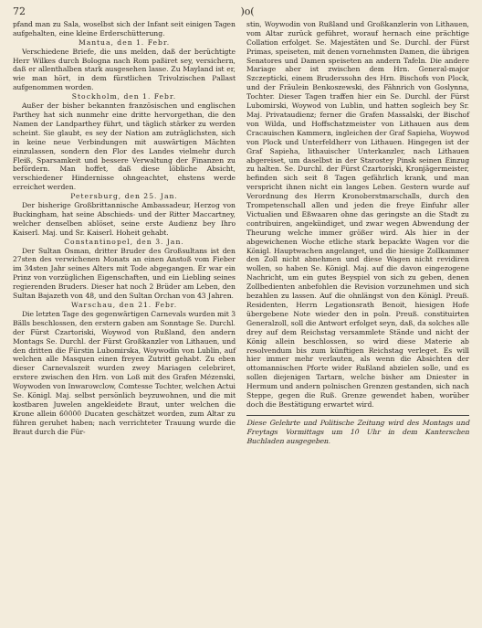72)o(
pfand man zu Sala, woselbst sich der Infant seit einigen Tagen aufgehalten, eine kleine Erderschütterung.
Mantua, den 1. Febr.
Verschiedene Briefe, die uns melden, daß der berüchtigte Herr Wilkes durch Bologna nach Rom paßiret sey, versichern, daß er allenthalben stark ausgesehen lasse. Zu Mayland ist er, wie man hört, in dem fürstlichen Trivolzischen Pallast aufgenommen worden.
Stockholm, den 1. Febr.
Außer der bisher bekannten französischen und englischen Parthey hat sich nunmehr eine dritte hervorgethan, die den Namen der Landparthey führt, und täglich stärker zu werden scheint. Sie glaubt, es sey der Nation am zuträglichsten, sich in keine neue Verbindungen mit auswärtigen Mächten einzulassen, sondern den Flor des Landes vielmehr durch Fleiß, Sparsamkeit und bessere Verwaltung der Finanzen zu befördern. Man hoffet, daß diese löbliche Absicht, verschiedener Hindernisse ohngeachtet, ehstens werde erreichet werden.
Petersburg, den 25. Jan.
Der bisherige Großbrittannische Ambassadeur, Herzog von Buckingham, hat seine Abschieds- und der Ritter Maccartney, welcher denselben ablöset, seine erste Audienz bey Ihro Kaiserl. Maj. und Sr. Kaiserl. Hoheit gehabt.
Constantinopel, den 3. Jan.
Der Sultan Osman, dritter Bruder des Großsultans ist den 27sten des verwichenen Monats an einen Anstoß vom Fieber im 34sten Jahr seines Alters mit Tode abgegangen. Er war ein Prinz von vorzüglichen Eigenschaften, und ein Liebling seines regierenden Bruders. Dieser hat noch 2 Brüder am Leben, den Sultan Bajazeth von 48, und den Sultan Orchan von 43 Jahren.
Warschau, den 21. Febr.
Die letzten Tage des gegenwärtigen Carnevals wurden mit 3 Bälls beschlossen, den erstern gaben am Sonntage Se. Durchl. der Fürst Czartoriski, Woywod von Rußland, den andern Montags Se. Durchl. der Fürst Großkanzler von Lithauen, und den dritten die Fürstin Lubomirska, Woywodin von Lublin, auf welchen alle Masquen einen freyen Zutritt gehabt. Zu eben dieser Carnevalszeit wurden zwey Mariagen celebriret, erstere zwischen den Hrn. von Loß mit des Grafen Mézenski, Woywoden von Inwarowclow, Comtesse Tochter, welchen Actui Se. Königl. Maj. selbst persönlich beyzuwohnen, und die mit kostbaren Juwelen angekleidete Braut, unter welchen die Krone allein 60000 Ducaten geschätzet worden, zum Altar zu führen geruhet haben; nach verrichteter Trauung wurde die Braut durch die Für-
stin, Woywodin von Rußland und Großkanzlerin von Lithauen, vom Altar zurück geführet, worauf hernach eine prächtige Collation erfolget. Se. Majestäten und Se. Durchl. der Fürst Primas, speiseten, mit denen vornehmsten Damen, die übrigen Senatores und Damen speiseten an andern Tafeln. Die andere Mariage aber ist zwischen dem Hrn. General-major Szczepticki, einem Bruderssohn des Hrn. Bischofs von Plock, und der Fräulein Benkoszewski, des Fähnrich von Goslynna, Tochter. Dieser Tagen traffen hier ein Se. Durchl. der Fürst Lubomirski, Woywod von Lublin, und hatten sogleich bey Sr. Maj. Privataudienz; ferner die Grafen Massalski, der Bischof von Wilda, und Hoffschatzmeister von Lithauen aus dem Cracauischen Kammern, ingleichen der Graf Sapieha, Woywod von Plock und Unterfeldherr von Lithauen. Hingegen ist der Graf Sapieha, lithauischer Unterkanzler, nach Lithauen abgereiset, um daselbst in der Starostey Pinsk seinen Einzug zu halten. Se. Durchl. der Fürst Czartoriski, Kronjägermeister, befinden sich seit 8 Tagen gefährlich krank, und man verspricht ihnen nicht ein langes Leben. Gestern wurde auf Verordnung des Herrn Kronoberstmarschalls, durch den Trompetenschall allen und jeden die freye Einfuhr aller Victualien und Eßwaaren ohne das geringste an die Stadt zu contribuiren, angekündiget, und zwar wegen Abwendung der Theurung welche immer größer wird. Als hier in der abgewichenen Woche etliche stark bepackte Wagen vor die Königl. Hauptwachen angelanget, und die hiesige Zollkammer den Zoll nicht abnehmen und diese Wagen nicht revidiren wollen, so haben Se. Königl. Maj. auf die davon eingezogene Nachricht, um ein gutes Beyspiel von sich zu geben, denen Zollbedienten anbefohlen die Revision vorzunehmen und sich bezahlen zu lassen. Auf die ohnlängst von den Königl. Preuß. Residenten, Herrn Legationsrath Benoit, hiesigen Hofe übergebene Note wieder den in poln. Preuß. constituirten Generalzoll, soll die Antwort erfolget seyn, daß, da solches alle drey auf dem Reichstag versammlete Stände und nicht der König allein beschlossen, so wird diese Materie ab resolvendum bis zum künftigen Reichstag verleget. Es will hier immer mehr verlauten, als wenn die Absichten der ottomannischen Pforte wider Rußland abzielen solle, und es sollen diejenigen Tartarn, welche bisher am Dniester in Hermum und andern polnischen Grenzen gestanden, sich nach Steppe, gegen die Ruß. Grenze gewendet haben, worüber doch die Bestätigung erwartet wird.
Diese Gelehrte und Politische Zeitung wird des Montags und Freytags Vormittags um 10 Uhr in dem Kanterschen Buchladen ausgegeben.